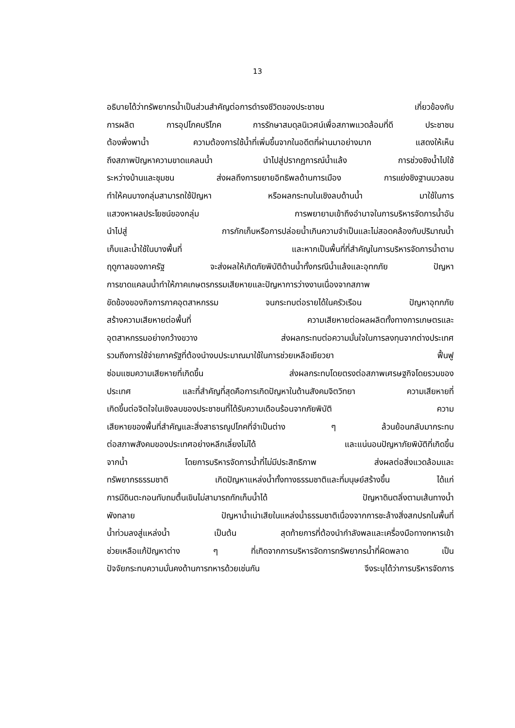13
อธิบายได้ว่าทรัพยากรน้ำเป็นส่วนสำคัญต่อการดำรงชีวิตของประชาชน เกี่ยวข้องกับ
การผลิต การอุปโภคบริโภค การรักษาสมดุลนิเวศน์เพื่อสภาพแวดล้อมที่ดี ประชาชน
ต้องพึ่งพาน้ำ ความต้องการใช้น้ำที่เพิ่มขึ้นจากในอดีตที่ผ่านมาอย่างมาก แสดงให้เห็น
ถึงสภาพปัญหาความขาดแคลนน้ำ นำไปสู่ปรากฏการณ์น้ำแล้ง การช่วงชิงน้ำไปใช้
ระหว่างบ้านและชุมชน ส่งผลถึงการขยายอิทธิพลด้านการเมือง การแย่งชิงฐานมวลชน
ทำให้คนบางกลุ่มสามารถใช้ปัญหา หรือผลกระทบในเชิงลบด้านน้ำ มาใช้ในการ
แสวงหาผลประโยชน์ของกลุ่ม การพยายามเข้าถึงอำนาจในการบริหารจัดการน้ำอัน
นำไปสู่ การกักเก็บหรือการปล่อยน้ำเกินความจำเป็นและไม่สอดคล้องกับปริมาณน้ำ
เก็บและน้ำใช้ในบางพื้นที่ และหากเป็นพื้นที่ที่สำคัญในการบริหารจัดการน้ำตาม
ฤดูกาลของภาครัฐ จะส่งผลให้เกิดภัยพิบัติด้านน้ำทั้งกรณีน้ำแล้งและอุทกภัย ปัญหา
การขาดแคลนน้ำทำให้ภาคเกษตรกรรมเสียหายและปัญหาการว่างงานเนื่องจากสภาพ
ขัดข้องของกิจการภาคอุตสาหกรรม จนกระทบต่อรายได้ในครัวเรือน ปัญหาอุทกภัย
สร้างความเสียหายต่อพื้นที่ ความเสียหายต่อผลผลิตทั้งทางการเกษตรและ
อุตสาหกรรมอย่างกว้างขวาง ส่งผลกระทบต่อความมั่นใจในการลงทุนจากต่างประเทศ
รวมถึงการใช้จ่ายภาครัฐที่ต้องนำงบประมาณมาใช้ในการช่วยเหลือเยียวยา ฟื้นฟู
ซ่อมแซมความเสียหายที่เกิดขึ้น ส่งผลกระทบโดยตรงต่อสภาพเศรษฐกิจโดยรวมของ
ประเทศ และที่สำคัญที่สุดคือการเกิดปัญหาในด้านสังคมจิตวิทยา ความเสียหายที่
เกิดขึ้นต่อจิตใจในเชิงลบของประชาชนที่ได้รับความเดือนร้อนจากภัยพิบัติ ความ
เสียหายของพื้นที่สำคัญและสิ่งสาธารณูปโภคที่จำเป็นต่าง ๆ ล้วนย้อนกลับมากระทบ
ต่อสภาพสังคมของประเทศอย่างหลีกเลี่ยงไม่ได้ และแน่นอนปัญหาภัยพิบัติที่เกิดขึ้น
จากน้ำ โดยการบริหารจัดการน้ำที่ไม่มีประสิทธิภาพ ส่งผลต่อสิ่งแวดล้อมและ
ทรัพยากรธรรมชาติ เกิดปัญหาแหล่งน้ำทั้งทางธรรมชาติและที่มนุษย์สร้างขึ้น ได้แก่
การมีดินตะกอนทับถมตื้นเขินไม่สามารถกักเก็บน้ำได้ ปัญหาดินตลิ่งตามเส้นทางน้ำ
พังทลาย ปัญหาน้ำเน่าเสียในแหล่งน้ำธรรมชาติเนื่องจากการชะล้างสิ่งสกปรกในพื้นที่
น้ำท่วมลงสู่แหล่งน้ำ เป็นต้น สุดท้ายการที่ต้องนำกำลังพลและเครื่องมือทางทหารเข้า
ช่วยเหลือแก้ปัญหาต่าง ๆ ที่เกิดจากการบริหารจัดการทรัพยากรน้ำที่ผิดพลาด เป็น
ปัจจัยกระทบความมั่นคงด้านการทหารด้วยเช่นกัน จึงระบุได้ว่าการบริหารจัดการ